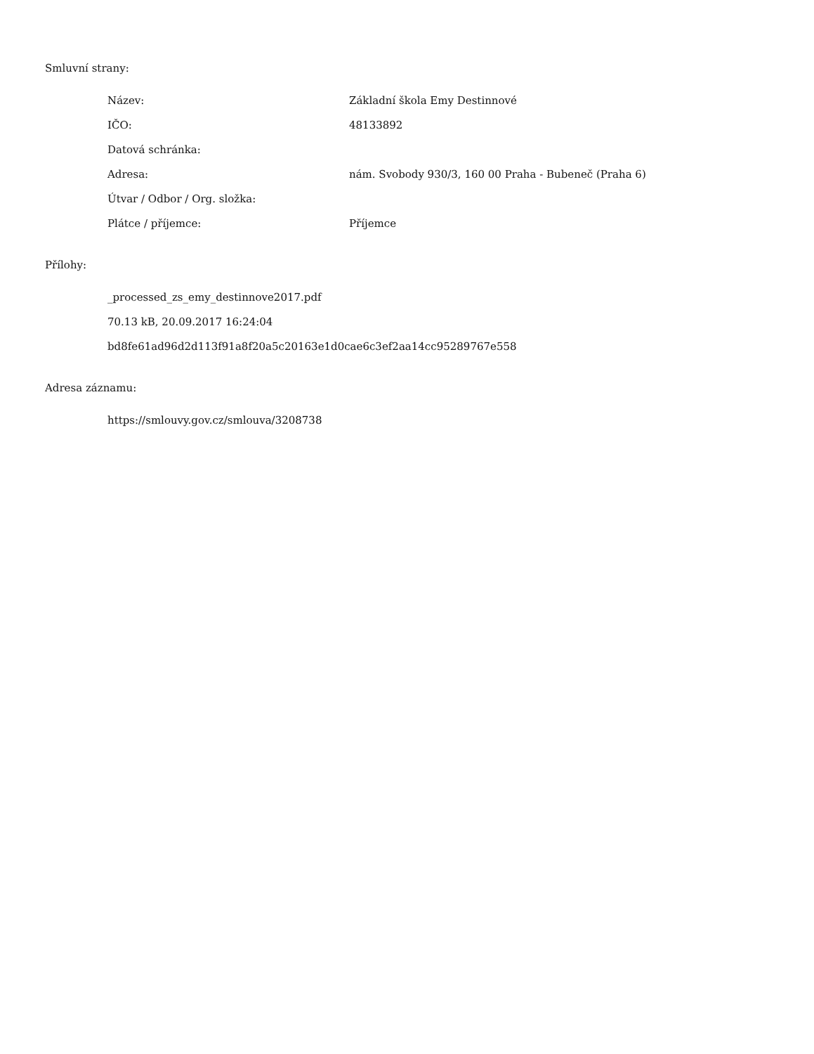Smluvní strany:
| Název: | Základní škola Emy Destinnové |
| IČO: | 48133892 |
| Datová schránka: | |
| Adresa: | nám. Svobody 930/3, 160 00 Praha - Bubeneč (Praha 6) |
| Útvar / Odbor / Org. složka: | |
| Plátce / příjemce: | Příjemce |
Přílohy:
_processed_zs_emy_destinnove2017.pdf
70.13 kB, 20.09.2017 16:24:04
bd8fe61ad96d2d113f91a8f20a5c20163e1d0cae6c3ef2aa14cc95289767e558
Adresa záznamu:
https://smlouvy.gov.cz/smlouva/3208738